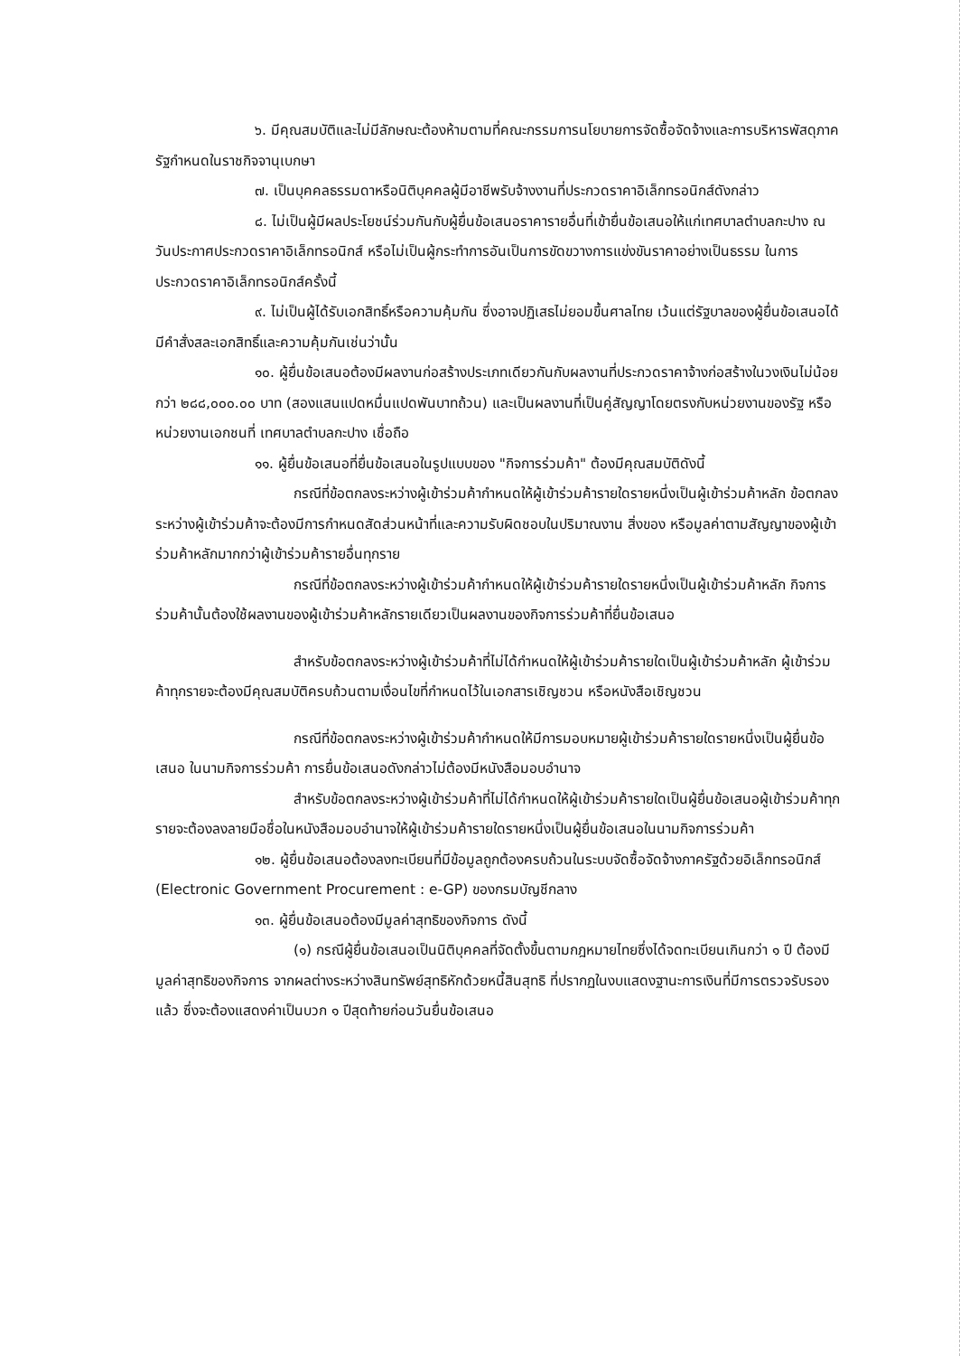๖. มีคุณสมบัติและไม่มีลักษณะต้องห้ามตามที่คณะกรรมการนโยบายการจัดซื้อจัดจ้างและการบริหารพัสดุภาครัฐกำหนดในราชกิจจานุเบกษา
๗. เป็นบุคคลธรรมดาหรือนิติบุคคลผู้มีอาชีพรับจ้างงานที่ประกวดราคาอิเล็กทรอนิกส์ดังกล่าว
๘. ไม่เป็นผู้มีผลประโยชน์ร่วมกันกับผู้ยื่นข้อเสนอราคารายอื่นที่เข้ายื่นข้อเสนอให้แก่เทศบาลตำบลกะปาง ณ วันประกาศประกวดราคาอิเล็กทรอนิกส์ หรือไม่เป็นผู้กระทำการอันเป็นการขัดขวางการแข่งขันราคาอย่างเป็นธรรม ในการประกวดราคาอิเล็กทรอนิกส์ครั้งนี้
๙. ไม่เป็นผู้ได้รับเอกสิทธิ์หรือความคุ้มกัน ซึ่งอาจปฏิเสธไม่ยอมขึ้นศาลไทย เว้นแต่รัฐบาลของผู้ยื่นข้อเสนอได้มีคำสั่งสละเอกสิทธิ์และความคุ้มกันเช่นว่านั้น
๑๐. ผู้ยื่นข้อเสนอต้องมีผลงานก่อสร้างประเภทเดียวกันกับผลงานที่ประกวดราคาจ้างก่อสร้างในวงเงินไม่น้อยกว่า ๒๘๘,๐๐๐.๐๐ บาท (สองแสนแปดหมื่นแปดพันบาทถ้วน) และเป็นผลงานที่เป็นคู่สัญญาโดยตรงกับหน่วยงานของรัฐ หรือหน่วยงานเอกชนที่ เทศบาลตำบลกะปาง เชื่อถือ
๑๑. ผู้ยื่นข้อเสนอที่ยื่นข้อเสนอในรูปแบบของ "กิจการร่วมค้า" ต้องมีคุณสมบัติดังนี้
กรณีที่ข้อตกลงระหว่างผู้เข้าร่วมค้ากำหนดให้ผู้เข้าร่วมค้ารายใดรายหนึ่งเป็นผู้เข้าร่วมค้าหลัก ข้อตกลงระหว่างผู้เข้าร่วมค้าจะต้องมีการกำหนดสัดส่วนหน้าที่และความรับผิดชอบในปริมาณงาน สิ่งของ หรือมูลค่าตามสัญญาของผู้เข้าร่วมค้าหลักมากกว่าผู้เข้าร่วมค้ารายอื่นทุกราย
กรณีที่ข้อตกลงระหว่างผู้เข้าร่วมค้ากำหนดให้ผู้เข้าร่วมค้ารายใดรายหนึ่งเป็นผู้เข้าร่วมค้าหลัก กิจการร่วมค้านั้นต้องใช้ผลงานของผู้เข้าร่วมค้าหลักรายเดียวเป็นผลงานของกิจการร่วมค้าที่ยื่นข้อเสนอ
สำหรับข้อตกลงระหว่างผู้เข้าร่วมค้าที่ไม่ได้กำหนดให้ผู้เข้าร่วมค้ารายใดเป็นผู้เข้าร่วมค้าหลัก ผู้เข้าร่วมค้าทุกรายจะต้องมีคุณสมบัติครบถ้วนตามเงื่อนไขที่กำหนดไว้ในเอกสารเชิญชวน หรือหนังสือเชิญชวน
กรณีที่ข้อตกลงระหว่างผู้เข้าร่วมค้ากำหนดให้มีการมอบหมายผู้เข้าร่วมค้ารายใดรายหนึ่งเป็นผู้ยื่นข้อเสนอ ในนามกิจการร่วมค้า การยื่นข้อเสนอดังกล่าวไม่ต้องมีหนังสือมอบอำนาจ
สำหรับข้อตกลงระหว่างผู้เข้าร่วมค้าที่ไม่ได้กำหนดให้ผู้เข้าร่วมค้ารายใดเป็นผู้ยื่นข้อเสนอผู้เข้าร่วมค้าทุกรายจะต้องลงลายมือชื่อในหนังสือมอบอำนาจให้ผู้เข้าร่วมค้ารายใดรายหนึ่งเป็นผู้ยื่นข้อเสนอในนามกิจการร่วมค้า
๑๒. ผู้ยื่นข้อเสนอต้องลงทะเบียนที่มีข้อมูลถูกต้องครบถ้วนในระบบจัดซื้อจัดจ้างภาครัฐด้วยอิเล็กทรอนิกส์ (Electronic Government Procurement : e-GP) ของกรมบัญชีกลาง
๑๓. ผู้ยื่นข้อเสนอต้องมีมูลค่าสุทธิของกิจการ ดังนี้
(๑) กรณีผู้ยื่นข้อเสนอเป็นนิติบุคคลที่จัดตั้งขึ้นตามกฎหมายไทยซึ่งได้จดทะเบียนเกินกว่า ๑ ปี ต้องมีมูลค่าสุทธิของกิจการ จากผลต่างระหว่างสินทรัพย์สุทธิหักด้วยหนี้สินสุทธิ ที่ปรากฏในงบแสดงฐานะการเงินที่มีการตรวจรับรองแล้ว ซึ่งจะต้องแสดงค่าเป็นบวก ๑ ปีสุดท้ายก่อนวันยื่นข้อเสนอ